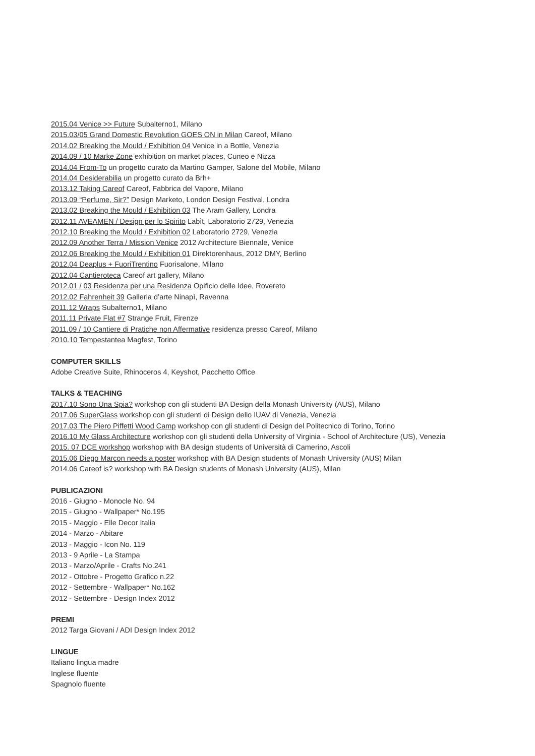2015.04 Venice >> Future Subalterno1, Milano
2015.03/05 Grand Domestic Revolution GOES ON in Milan Careof, Milano
2014.02 Breaking the Mould / Exhibition 04 Venice in a Bottle, Venezia
2014.09 / 10 Marke Zone exhibition on market places, Cuneo e Nizza
2014.04 From-To un progetto curato da Martino Gamper, Salone del Mobile, Milano
2014.04 Desiderabilia un progetto curato da Brh+
2013.12 Taking Careof Careof, Fabbrica del Vapore, Milano
2013.09 “Perfume, Sir?” Design Marketo, London Design Festival, Londra
2013.02 Breaking the Mould / Exhibition 03 The Aram Gallery, Londra
2012.11 AVEAMEN / Design per lo Spirito Labìt, Laboratorio 2729, Venezia
2012.10 Breaking the Mould / Exhibition 02 Laboratorio 2729, Venezia
2012.09 Another Terra / Mission Venice 2012 Architecture Biennale, Venice
2012.06 Breaking the Mould / Exhibition 01 Direktorenhaus, 2012 DMY, Berlino
2012.04 Deaplus + FuoriTrentino Fuorisalone, Milano
2012.04 Cantieroteca Careof art gallery, Milano
2012.01 / 03 Residenza per una Residenza Opificio delle Idee, Rovereto
2012.02 Fahrenheit 39 Galleria d’arte Ninapì, Ravenna
2011.12 Wraps Subalterno1, Milano
2011.11 Private Flat #7 Strange Fruit, Firenze
2011.09 / 10 Cantiere di Pratiche non Affermative residenza presso Careof, Milano
2010.10 Tempestantea Magfest, Torino
COMPUTER SKILLS
Adobe Creative Suite, Rhinoceros 4, Keyshot, Pacchetto Office
TALKS & TEACHING
2017.10 Sono Una Spia? workshop con gli studenti BA Design della Monash University (AUS), Milano
2017.06 SuperGlass workshop con gli studenti di Design dello IUAV di Venezia, Venezia
2017.03 The Piero Piffetti Wood Camp workshop con gli studenti di Design del Politecnico di Torino, Torino
2016.10 My Glass Architecture workshop con gli studenti della University of Virginia - School of Architecture (US), Venezia
2015. 07 DCE workshop workshop with BA design students of Università di Camerino, Ascoli
2015.06 Diego Marcon needs a poster workshop with BA Design students of Monash University (AUS) Milan
2014.06 Careof is? workshop with BA Design students of Monash University (AUS), Milan
PUBLICAZIONI
2016 - Giugno - Monocle No. 94
2015 - Giugno - Wallpaper* No.195
2015 - Maggio - Elle Decor Italia
2014 - Marzo - Abitare
2013 - Maggio - Icon No. 119
2013 - 9 Aprile - La Stampa
2013 - Marzo/Aprile - Crafts No.241
2012 - Ottobre - Progetto Grafico n.22
2012 - Settembre - Wallpaper* No.162
2012 - Settembre - Design Index 2012
PREMI
2012 Targa Giovani / ADI Design Index 2012
LINGUE
Italiano lingua madre
Inglese fluente
Spagnolo fluente